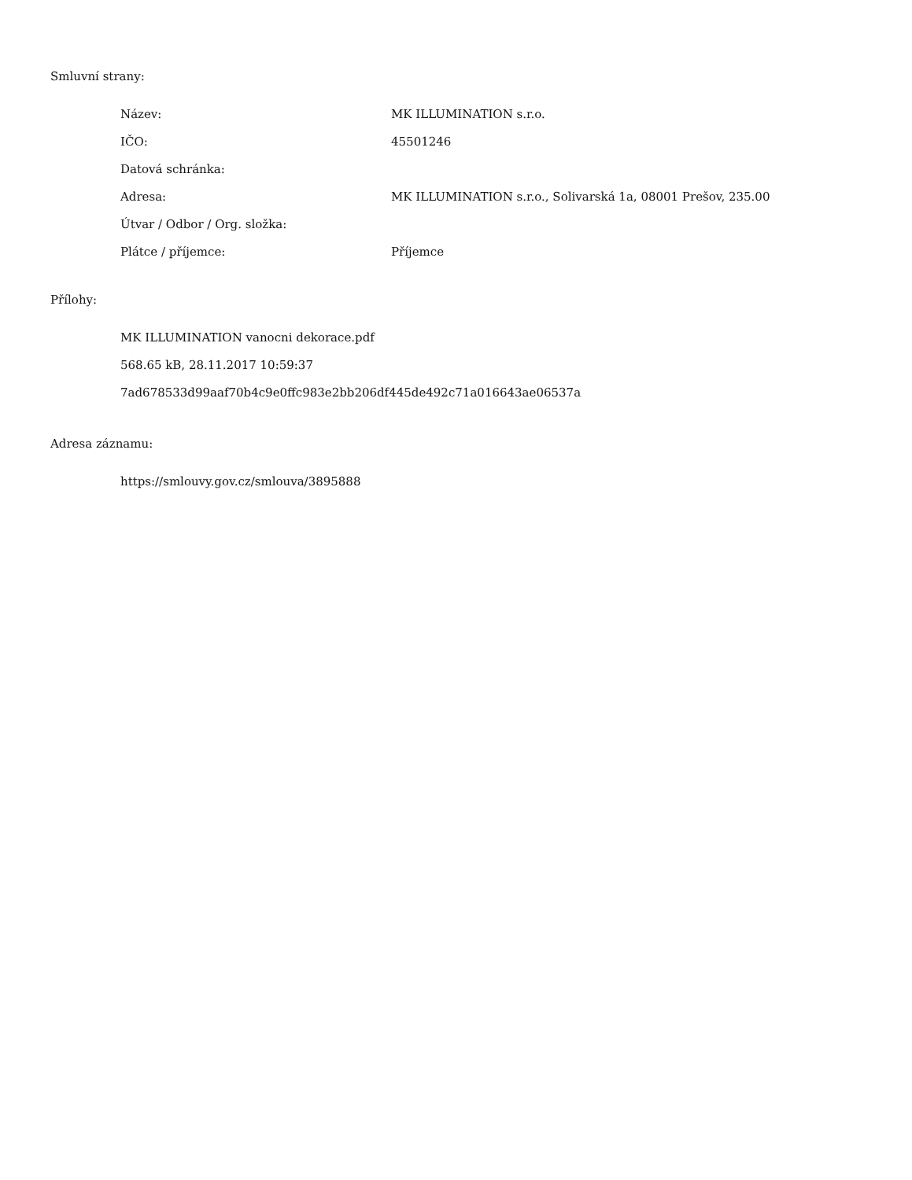Smluvní strany:
| Název: | MK ILLUMINATION s.r.o. |
| IČO: | 45501246 |
| Datová schránka: | |
| Adresa: | MK ILLUMINATION s.r.o., Solivarská 1a, 08001 Prešov, 235.00 |
| Útvar / Odbor / Org. složka: | |
| Plátce / příjemce: | Příjemce |
Přílohy:
MK ILLUMINATION vanocni dekorace.pdf
568.65 kB, 28.11.2017 10:59:37
7ad678533d99aaf70b4c9e0ffc983e2bb206df445de492c71a016643ae06537a
Adresa záznamu:
https://smlouvy.gov.cz/smlouva/3895888